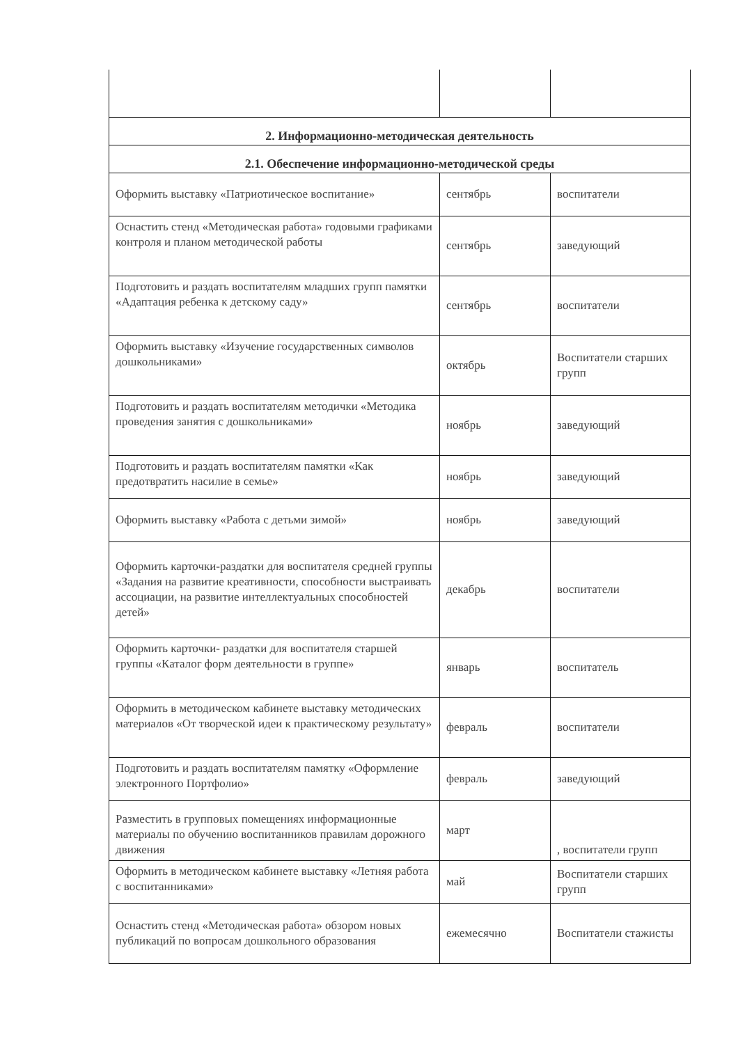| 2. Информационно-методическая деятельность | | |
| 2.1. Обеспечение информационно-методической среды | | |
| Оформить выставку «Патриотическое воспитание» | сентябрь | воспитатели |
| Оснастить стенд «Методическая работа» годовыми графиками контроля и планом методической работы | сентябрь | заведующий |
| Подготовить и раздать воспитателям младших групп памятки «Адаптация ребенка к детскому саду» | сентябрь | воспитатели |
| Оформить выставку «Изучение государственных символов дошкольниками» | октябрь | Воспитатели старших групп |
| Подготовить и раздать воспитателям методички «Методика проведения занятия с дошкольниками» | ноябрь | заведующий |
| Подготовить и раздать воспитателям памятки «Как предотвратить насилие в семье» | ноябрь | заведующий |
| Оформить выставку «Работа с детьми зимой» | ноябрь | заведующий |
| Оформить карточки-раздатки для воспитателя средней группы «Задания на развитие креативности, способности выстраивать ассоциации, на развитие интеллектуальных способностей детей» | декабрь | воспитатели |
| Оформить карточки- раздатки для воспитателя старшей группы «Каталог форм деятельности в группе» | январь | воспитатель |
| Оформить в методическом кабинете выставку методических материалов «От творческой идеи к практическому результату» | февраль | воспитатели |
| Подготовить и раздать воспитателям памятку «Оформление электронного Портфолио» | февраль | заведующий |
| Разместить в групповых помещениях информационные материалы по обучению воспитанников правилам дорожного движения | март | , воспитатели групп |
| Оформить в методическом кабинете выставку «Летняя работа с воспитанниками» | май | Воспитатели старших групп |
| Оснастить стенд «Методическая работа» обзором новых публикаций по вопросам дошкольного образования | ежемесячно | Воспитатели стажисты |